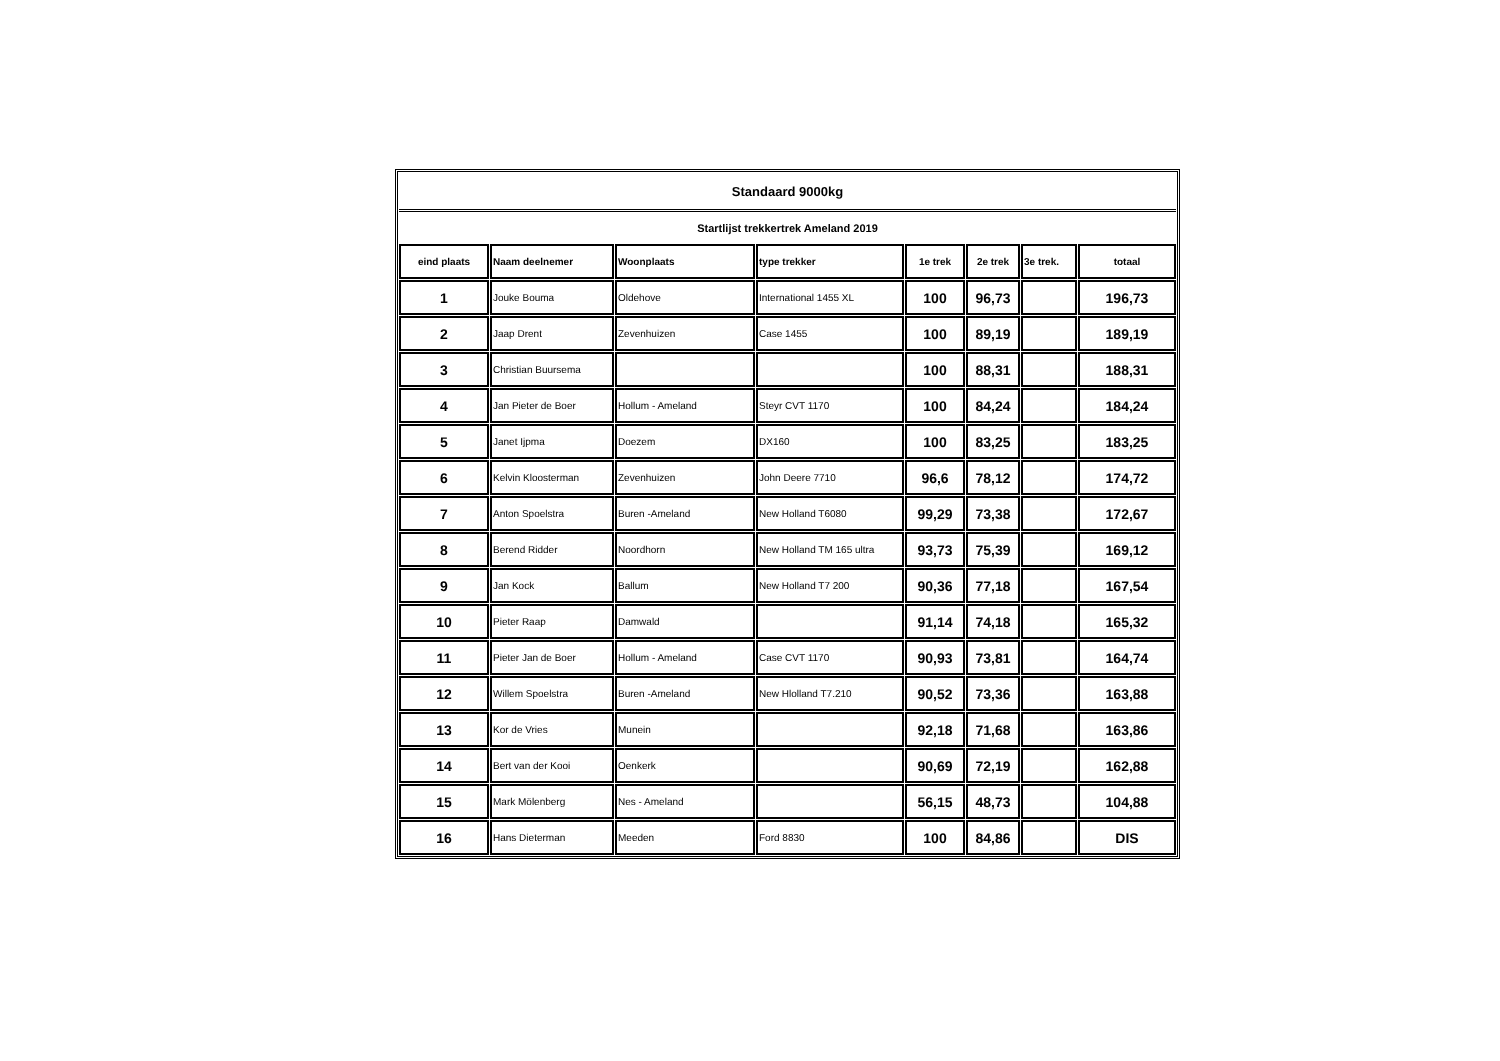| Standaard 9000kg | | | | | | | |
| Startlijst trekkertrek Ameland 2019 | | | | | | | |
| eind plaats | Naam deelnemer | Woonplaats | type trekker | 1e trek | 2e trek | 3e trek. | totaal |
| 1 | Jouke Bouma | Oldehove | International 1455 XL | 100 | 96,73 | | 196,73 |
| 2 | Jaap Drent | Zevenhuizen | Case 1455 | 100 | 89,19 | | 189,19 |
| 3 | Christian Buursema | | | 100 | 88,31 | | 188,31 |
| 4 | Jan Pieter de Boer | Hollum - Ameland | Steyr CVT 1170 | 100 | 84,24 | | 184,24 |
| 5 | Janet Ijpma | Doezem | DX160 | 100 | 83,25 | | 183,25 |
| 6 | Kelvin Kloosterman | Zevenhuizen | John Deere 7710 | 96,6 | 78,12 | | 174,72 |
| 7 | Anton Spoelstra | Buren -Ameland | New Holland T6080 | 99,29 | 73,38 | | 172,67 |
| 8 | Berend Ridder | Noordhorn | New Holland TM 165 ultra | 93,73 | 75,39 | | 169,12 |
| 9 | Jan Kock | Ballum | New Holland T7 200 | 90,36 | 77,18 | | 167,54 |
| 10 | Pieter Raap | Damwald | | 91,14 | 74,18 | | 165,32 |
| 11 | Pieter Jan de Boer | Hollum - Ameland | Case CVT 1170 | 90,93 | 73,81 | | 164,74 |
| 12 | Willem Spoelstra | Buren -Ameland | New Hlolland T7.210 | 90,52 | 73,36 | | 163,88 |
| 13 | Kor de Vries | Munein | | 92,18 | 71,68 | | 163,86 |
| 14 | Bert van der Kooi | Oenkerk | | 90,69 | 72,19 | | 162,88 |
| 15 | Mark Mölenberg | Nes - Ameland | | 56,15 | 48,73 | | 104,88 |
| 16 | Hans Dieterman | Meeden | Ford 8830 | 100 | 84,86 | | DIS |